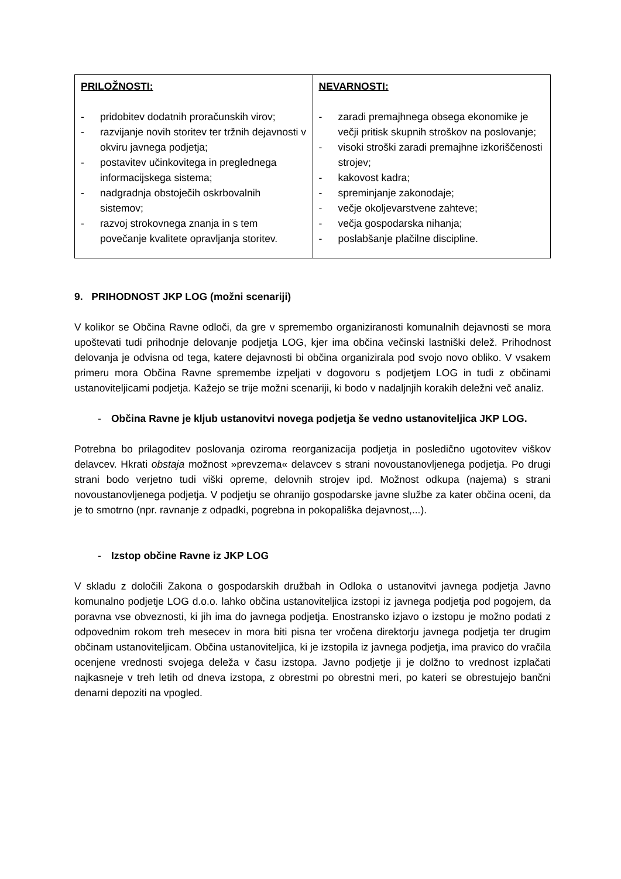| PRILOŽNOSTI: - pridobitev dodatnih proračunskih virov; - razvijanje novih storitev ter tržnih dejavnosti v okviru javnega podjetja; - postavitev učinkovitega in preglednega informacijskega sistema; - nadgradnja obstoječih oskrbovalnih sistemov; - razvoj strokovnega znanja in s tem povečanje kvalitete opravljanja storitev. | NEVARNOSTI: - zaradi premajhnega obsega ekonomike je večji pritisk skupnih stroškov na poslovanje; - visoki stroški zaradi premajhne izkoriščenosti strojev; - kakovost kadra; - spreminjanje zakonodaje; - večje okoljevarstvene zahteve; - večja gospodarska nihanja; - poslabšanje plačilne discipline. |
9. PRIHODNOST JKP LOG (možni scenariji)
V kolikor se Občina Ravne odloči, da gre v spremembo organiziranosti komunalnih dejavnosti se mora upoštevati tudi prihodnje delovanje podjetja LOG, kjer ima občina večinski lastniški delež. Prihodnost delovanja je odvisna od tega, katere dejavnosti bi občina organizirala pod svojo novo obliko. V vsakem primeru mora Občina Ravne spremembe izpeljati v dogovoru s podjetjem LOG in tudi z občinami ustanoviteljicami podjetja. Kažejo se trije možni scenariji, ki bodo v nadaljnjih korakih deležni več analiz.
- Občina Ravne je kljub ustanovitvi novega podjetja še vedno ustanoviteljica JKP LOG.
Potrebna bo prilagoditev poslovanja oziroma reorganizacija podjetja in posledično ugotovitev viškov delavcev. Hkrati obstaja možnost »prevzema« delavcev s strani novoustanovljenega podjetja. Po drugi strani bodo verjetno tudi viški opreme, delovnih strojev ipd. Možnost odkupa (najema) s strani novoustanovljenega podjetja. V podjetju se ohranijo gospodarske javne službe za kater občina oceni, da je to smotrno (npr. ravnanje z odpadki, pogrebna in pokopališka dejavnost,...).
- Izstop občine Ravne iz JKP LOG
V skladu z določili Zakona o gospodarskih družbah in Odloka o ustanovitvi javnega podjetja Javno komunalno podjetje LOG d.o.o. lahko občina ustanoviteljica izstopi iz javnega podjetja pod pogojem, da poravna vse obveznosti, ki jih ima do javnega podjetja. Enostransko izjavo o izstopu je možno podati z odpovednim rokom treh mesecev in mora biti pisna ter vročena direktorju javnega podjetja ter drugim občinam ustanoviteljicam. Občina ustanoviteljica, ki je izstopila iz javnega podjetja, ima pravico do vračila ocenjene vrednosti svojega deleža v času izstopa. Javno podjetje ji je dolžno to vrednost izplačati najkasneje v treh letih od dneva izstopa, z obrestmi po obrestni meri, po kateri se obrestujejo bančni denarni depoziti na vpogled.